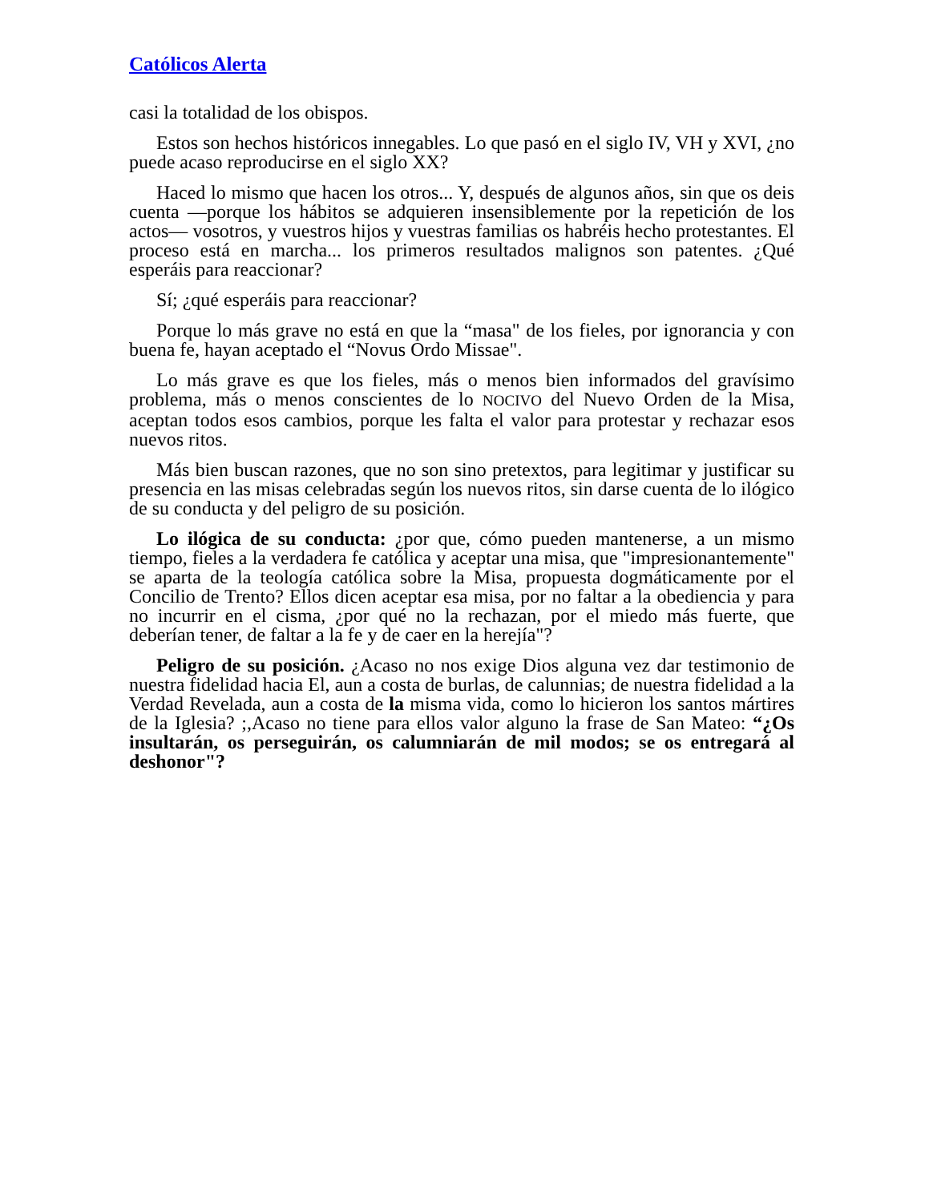Católicos Alerta
casi la totalidad de los obispos.
Estos son hechos históricos innegables. Lo que pasó en el siglo IV, VH y XVI, ¿no puede acaso reproducirse en el siglo XX?
Haced lo mismo que hacen los otros... Y, después de algunos años, sin que os deis cuenta —porque los hábitos se adquieren insensiblemente por la repetición de los actos— vosotros, y vuestros hijos y vuestras familias os habréis hecho protestantes. El proceso está en marcha... los primeros resultados malignos son patentes. ¿Qué esperáis para reaccionar?
Sí; ¿qué esperáis para reaccionar?
Porque lo más grave no está en que la “masa" de los fieles, por ignorancia y con buena fe, hayan aceptado el “Novus Ordo Missae".
Lo más grave es que los fieles, más o menos bien informados del gravísimo problema, más o menos conscientes de lo NOCIVO del Nuevo Orden de la Misa, aceptan todos esos cambios, porque les falta el valor para protestar y rechazar esos nuevos ritos.
Más bien buscan razones, que no son sino pretextos, para legitimar y justificar su presencia en las misas celebradas según los nuevos ritos, sin darse cuenta de lo ilógico de su conducta y del peligro de su posición.
Lo ilógica de su conducta: ¿por que, cómo pueden mantenerse, a un mismo tiempo, fieles a la verdadera fe católica y aceptar una misa, que "impresionantemente" se aparta de la teología católica sobre la Misa, propuesta dogmáticamente por el Concilio de Trento? Ellos dicen aceptar esa misa, por no faltar a la obediencia y para no incurrir en el cisma, ¿por qué no la rechazan, por el miedo más fuerte, que deberían tener, de faltar a la fe y de caer en la herejía"?
Peligro de su posición. ¿Acaso no nos exige Dios alguna vez dar testimonio de nuestra fidelidad hacia El, aun a costa de burlas, de calunnias; de nuestra fidelidad a la Verdad Revelada, aun a costa de la misma vida, como lo hicieron los santos mártires de la Iglesia? ;,Acaso no tiene para ellos valor alguno la frase de San Mateo: “¿Os insultarán, os perseguirán, os calumniarán de mil modos; se os entregará al deshonor"?